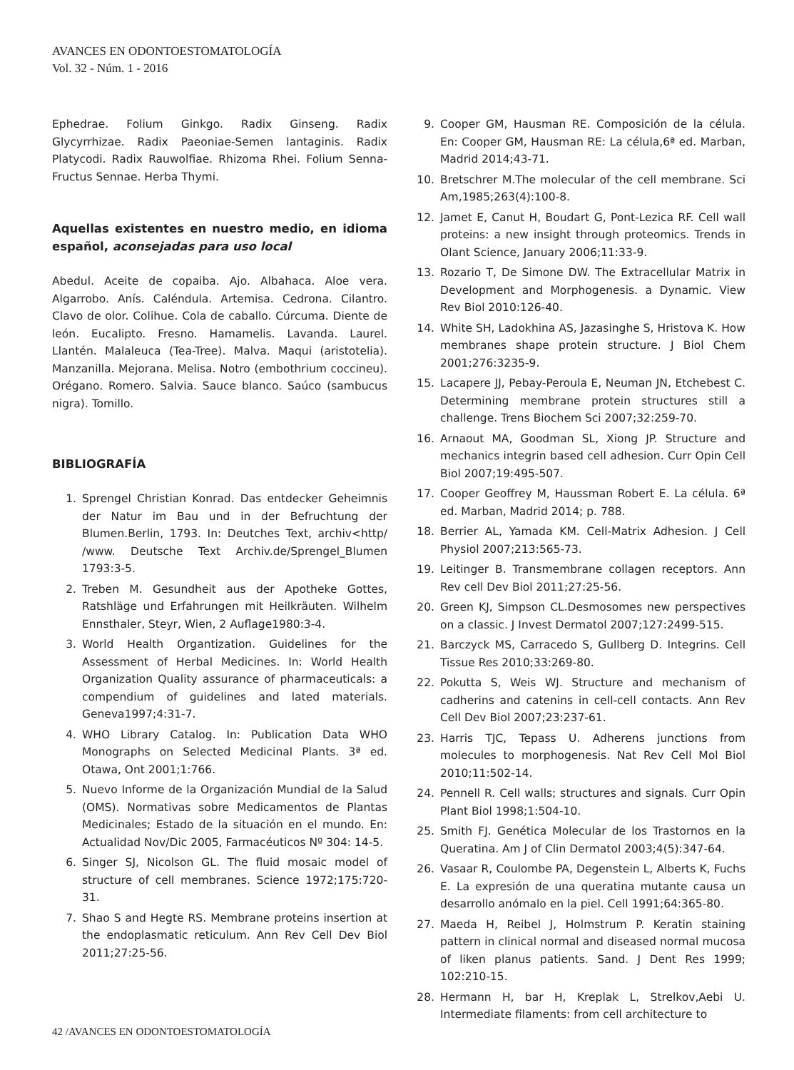AVANCES EN ODONTOESTOMATOLOGÍA
Vol. 32 - Núm. 1 - 2016
Ephedrae. Folium Ginkgo. Radix Ginseng. Radix Glycyrrhizae. Radix Paeoniae-Semen lantaginis. Radix Platycodi. Radix Rauwolfiae. Rhizoma Rhei. Folium Senna- Fructus Sennae. Herba Thymi.
Aquellas existentes en nuestro medio, en idioma español, aconsejadas para uso local
Abedul. Aceite de copaiba. Ajo. Albahaca. Aloe vera. Algarrobo. Anís. Caléndula. Artemisa. Cedrona. Cilantro. Clavo de olor. Colihue. Cola de caballo. Cúrcuma. Diente de león. Eucalipto. Fresno. Hamamelis. Lavanda. Laurel. Llantén. Malaleuca (Tea-Tree). Malva. Maqui (aristotelia). Manzanilla. Mejorana. Melisa. Notro (embothrium coccineu). Orégano. Romero. Salvia. Sauce blanco. Saúco (sambucus nigra). Tomillo.
BIBLIOGRAFÍA
1. Sprengel Christian Konrad. Das entdecker Geheimnis der Natur im Bau und in der Befruchtung der Blumen.Berlin, 1793. In: Deutches Text, archiv<http/ /www. Deutsche Text Archiv.de/Sprengel_Blumen 1793:3-5.
2. Treben M. Gesundheit aus der Apotheke Gottes, Ratshläge und Erfahrungen mit Heilkräuten. Wilhelm Ennsthaler, Steyr, Wien, 2 Auflage1980:3-4.
3. World Health Organtization. Guidelines for the Assessment of Herbal Medicines. In: World Health Organization Quality assurance of pharmaceuticals: a compendium of guidelines and lated materials. Geneva1997;4:31-7.
4. WHO Library Catalog. In: Publication Data WHO Monographs on Selected Medicinal Plants. 3ª ed. Otawa, Ont 2001;1:766.
5. Nuevo Informe de la Organización Mundial de la Salud (OMS). Normativas sobre Medicamentos de Plantas Medicinales; Estado de la situación en el mundo. En: Actualidad Nov/Dic 2005, Farmacéuticos Nº 304: 14-5.
6. Singer SJ, Nicolson GL. The fluid mosaic model of structure of cell membranes. Science 1972;175:720-31.
7. Shao S and Hegte RS. Membrane proteins insertion at the endoplasmatic reticulum. Ann Rev Cell Dev Biol 2011;27:25-56.
9. Cooper GM, Hausman RE. Composición de la célula. En: Cooper GM, Hausman RE: La célula,6ª ed. Marban, Madrid 2014;43-71.
10. Bretschrer M.The molecular of the cell membrane. Sci Am,1985;263(4):100-8.
12. Jamet E, Canut H, Boudart G, Pont-Lezica RF. Cell wall proteins: a new insight through proteomics. Trends in Olant Science, January 2006;11:33-9.
13. Rozario T, De Simone DW. The Extracellular Matrix in Development and Morphogenesis. a Dynamic. View Rev Biol 2010:126-40.
14. White SH, Ladokhina AS, Jazasinghe S, Hristova K. How membranes shape protein structure. J Biol Chem 2001;276:3235-9.
15. Lacapere JJ, Pebay-Peroula E, Neuman JN, Etchebest C. Determining membrane protein structures still a challenge. Trens Biochem Sci 2007;32:259-70.
16. Arnaout MA, Goodman SL, Xiong JP. Structure and mechanics integrin based cell adhesion. Curr Opin Cell Biol 2007;19:495-507.
17. Cooper Geoffrey M, Haussman Robert E. La célula. 6ª ed. Marban, Madrid 2014; p. 788.
18. Berrier AL, Yamada KM. Cell-Matrix Adhesion. J Cell Physiol 2007;213:565-73.
19. Leitinger B. Transmembrane collagen receptors. Ann Rev cell Dev Biol 2011;27:25-56.
20. Green KJ, Simpson CL.Desmosomes new perspectives on a classic. J Invest Dermatol 2007;127:2499-515.
21. Barczyck MS, Carracedo S, Gullberg D. Integrins. Cell Tissue Res 2010;33:269-80.
22. Pokutta S, Weis WJ. Structure and mechanism of cadherins and catenins in cell-cell contacts. Ann Rev Cell Dev Biol 2007;23:237-61.
23. Harris TJC, Tepass U. Adherens junctions from molecules to morphogenesis. Nat Rev Cell Mol Biol 2010;11:502-14.
24. Pennell R. Cell walls; structures and signals. Curr Opin Plant Biol 1998;1:504-10.
25. Smith FJ. Genética Molecular de los Trastornos en la Queratina. Am J of Clin Dermatol 2003;4(5):347-64.
26. Vasaar R, Coulombe PA, Degenstein L, Alberts K, Fuchs E. La expresión de una queratina mutante causa un desarrollo anómalo en la piel. Cell 1991;64:365-80.
27. Maeda H, Reibel J, Holmstrum P. Keratin staining pattern in clinical normal and diseased normal mucosa of liken planus patients. Sand. J Dent Res 1999; 102:210-15.
28. Hermann H, bar H, Kreplak L, Strelkov,Aebi U. Intermediate filaments: from cell architecture to
42 /AVANCES EN ODONTOESTOMATOLOGÍA